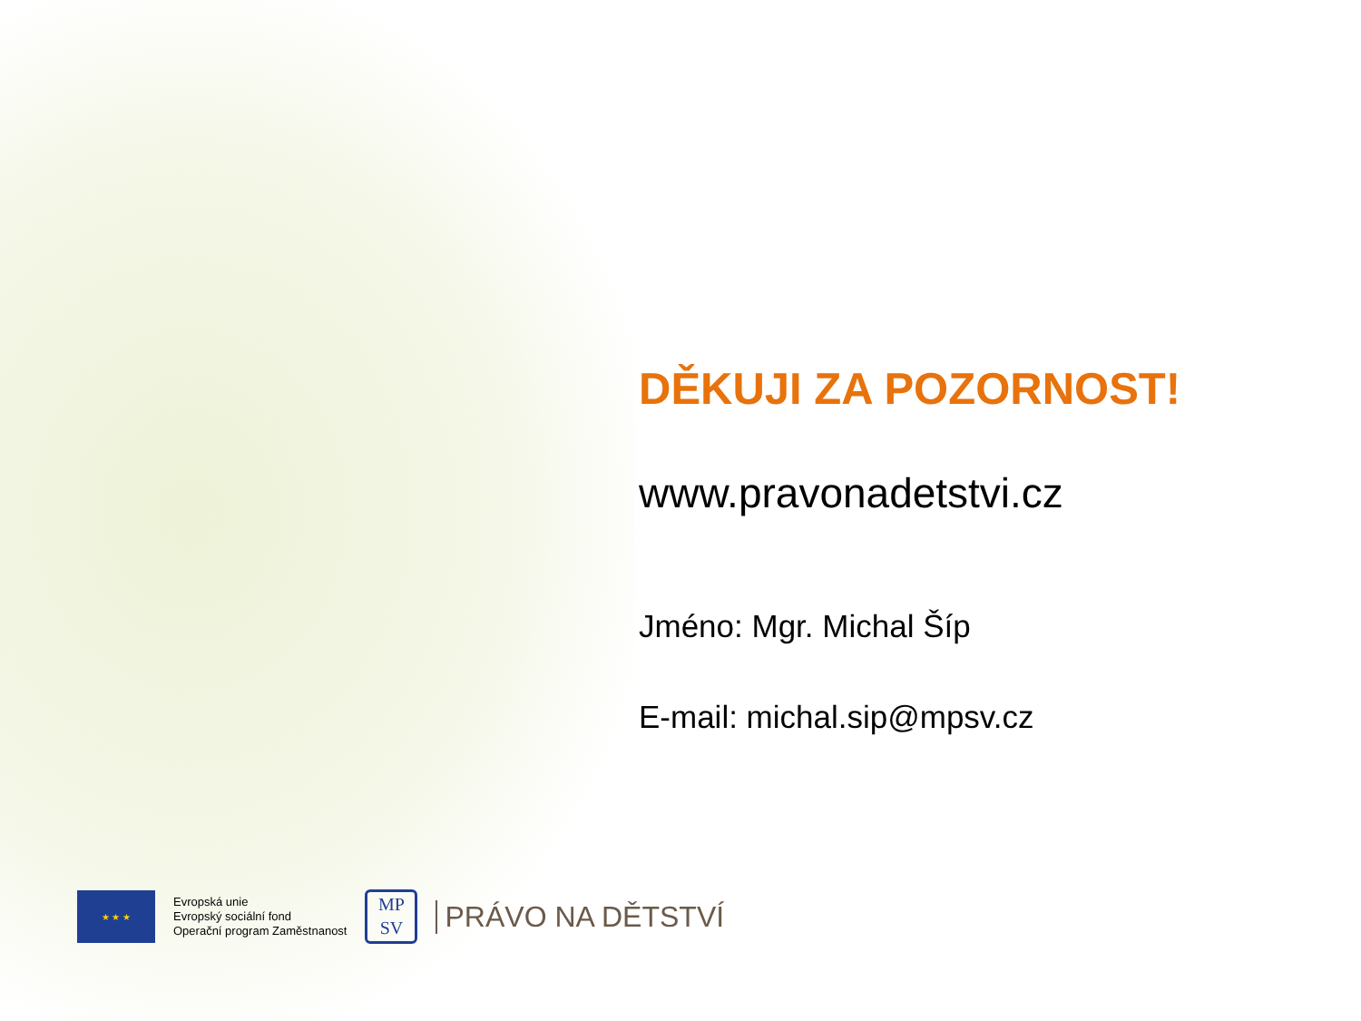DĚKUJI ZA POZORNOST!
www.pravonadetstvi.cz
Jméno: Mgr. Michal Šíp
E-mail: michal.sip@mpsv.cz
★ ★ ★
Evropská unie
Evropský sociální fond
Operační program Zaměstnanost
MP
SV
PRÁVO NA DĚTSTVÍ